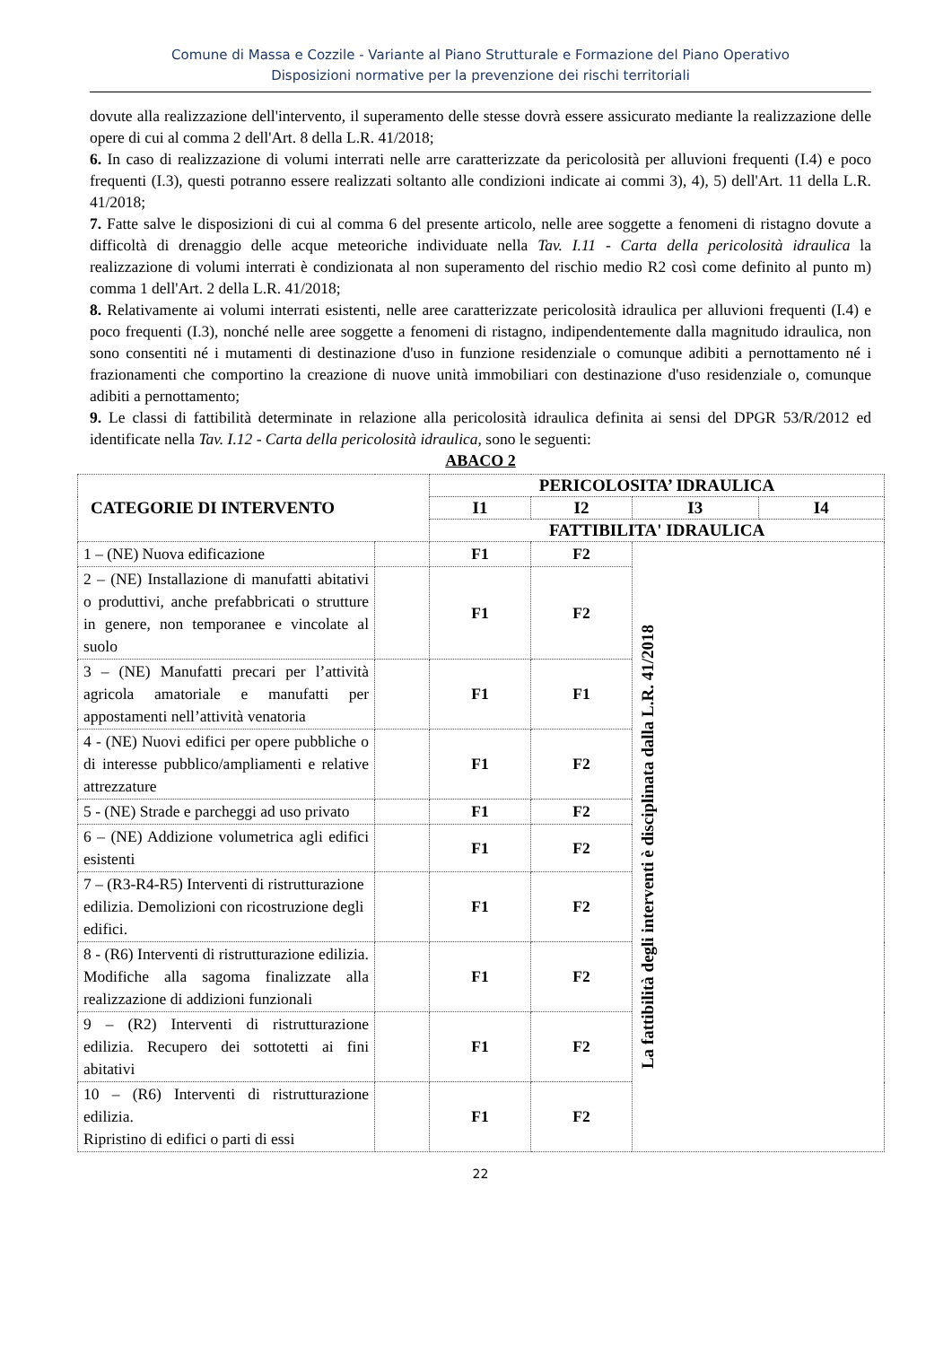Comune di Massa e Cozzile - Variante al Piano Strutturale e Formazione del Piano Operativo
Disposizioni normative per la prevenzione dei rischi territoriali
dovute alla realizzazione dell'intervento, il superamento delle stesse dovrà essere assicurato mediante la realizzazione delle opere di cui al comma 2 dell'Art. 8 della L.R. 41/2018;
6. In caso di realizzazione di volumi interrati nelle arre caratterizzate da pericolosità per alluvioni frequenti (I.4) e poco frequenti (I.3), questi potranno essere realizzati soltanto alle condizioni indicate ai commi 3), 4), 5) dell'Art. 11 della L.R. 41/2018;
7. Fatte salve le disposizioni di cui al comma 6 del presente articolo, nelle aree soggette a fenomeni di ristagno dovute a difficoltà di drenaggio delle acque meteoriche individuate nella Tav. I.11 - Carta della pericolosità idraulica la realizzazione di volumi interrati è condizionata al non superamento del rischio medio R2 così come definito al punto m) comma 1 dell'Art. 2 della L.R. 41/2018;
8. Relativamente ai volumi interrati esistenti, nelle aree caratterizzate pericolosità idraulica per alluvioni frequenti (I.4) e poco frequenti (I.3), nonché nelle aree soggette a fenomeni di ristagno, indipendentemente dalla magnitudo idraulica, non sono consentiti né i mutamenti di destinazione d'uso in funzione residenziale o comunque adibiti a pernottamento né i frazionamenti che comportino la creazione di nuove unità immobiliari con destinazione d'uso residenziale o, comunque adibiti a pernottamento;
9. Le classi di fattibilità determinate in relazione alla pericolosità idraulica definita ai sensi del DPGR 53/R/2012 ed identificate nella Tav. I.12 - Carta della pericolosità idraulica, sono le seguenti:
ABACO 2
| CATEGORIE DI INTERVENTO | | PERICOLOSITA’ IDRAULICA | | | |
| --- | --- | --- | --- | --- | --- |
| | | I1 | I2 | I3 | I4 |
| | | FATTIBILITA' IDRAULICA | | | |
| 1 – (NE) Nuova edificazione | | F1 | F2 | La fattibilità degli interventi è disciplinata dalla L.R. 41/2018 | |
| 2 – (NE) Installazione di manufatti abitativi o produttivi, anche prefabbricati o strutture in genere, non temporanee e vincolate al suolo | | F1 | F2 | | |
| 3 – (NE) Manufatti precari per l’attività agricola amatoriale e manufatti per appostamenti nell’attività venatoria | | F1 | F1 | | |
| 4 - (NE) Nuovi edifici per opere pubbliche o di interesse pubblico/ampliamenti e relative attrezzature | | F1 | F2 | | |
| 5 - (NE) Strade e parcheggi ad uso privato | | F1 | F2 | | |
| 6 – (NE) Addizione volumetrica agli edifici esistenti | | F1 | F2 | | |
| 7 – (R3-R4-R5) Interventi di ristrutturazione edilizia. Demolizioni con ricostruzione degli edifici. | | F1 | F2 | | |
| 8 - (R6) Interventi di ristrutturazione edilizia. Modifiche alla sagoma finalizzate alla realizzazione di addizioni funzionali | | F1 | F2 | | |
| 9 – (R2) Interventi di ristrutturazione edilizia. Recupero dei sottotetti ai fini abitativi | | F1 | F2 | | |
| 10 – (R6) Interventi di ristrutturazione edilizia. Ripristino di edifici o parti di essi | | F1 | F2 | | |
22